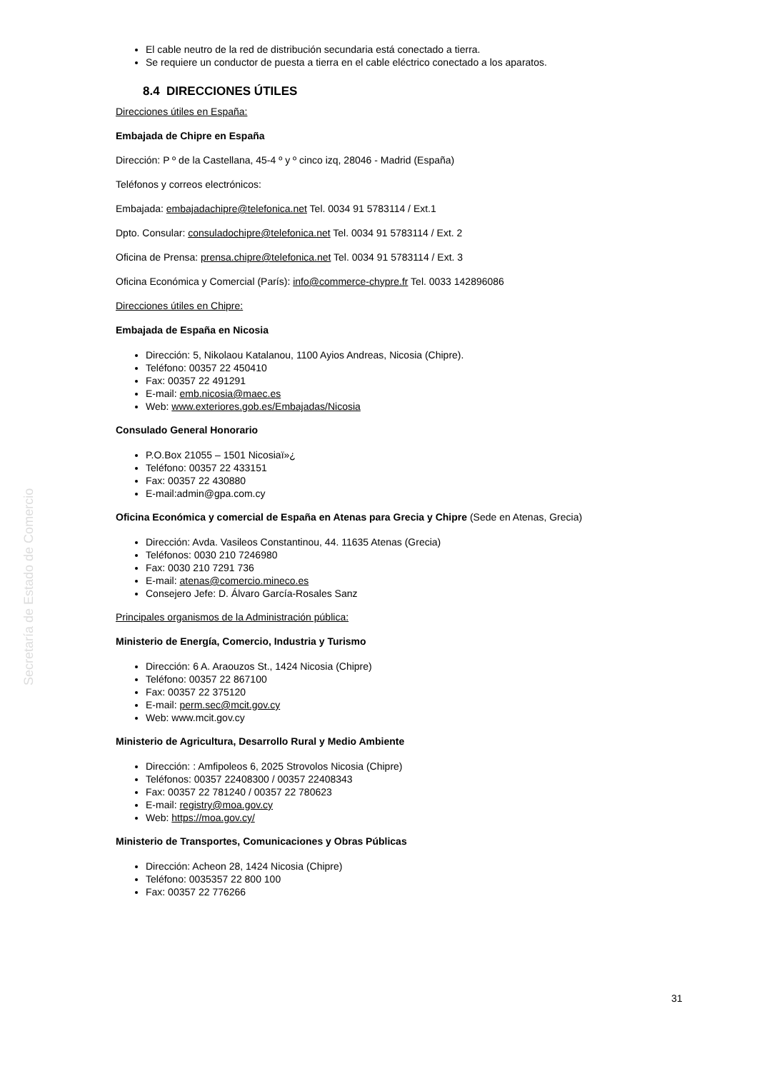Secretaría de Estado de Comercio
El cable neutro de la red de distribución secundaria está conectado a tierra.
Se requiere un conductor de puesta a tierra en el cable eléctrico conectado a los aparatos.
8.4 DIRECCIONES ÚTILES
Direcciones útiles en España:
Embajada de Chipre en España
Dirección: P º de la Castellana, 45-4 º y º cinco izq, 28046 - Madrid (España)
Teléfonos y correos electrónicos:
Embajada: embajadachipre@telefonica.net Tel. 0034 91 5783114 / Ext.1
Dpto. Consular: consuladochipre@telefonica.net Tel. 0034 91 5783114 / Ext. 2
Oficina de Prensa: prensa.chipre@telefonica.net Tel. 0034 91 5783114 / Ext. 3
Oficina Económica y Comercial (París): info@commerce-chypre.fr Tel. 0033 142896086
Direcciones útiles en Chipre:
Embajada de España en Nicosia
Dirección: 5, Nikolaou Katalanou, 1100 Ayios Andreas, Nicosia (Chipre).
Teléfono: 00357 22 450410
Fax: 00357 22 491291
E-mail: emb.nicosia@maec.es
Web: www.exteriores.gob.es/Embajadas/Nicosia
Consulado General Honorario
P.O.Box 21055 – 1501 Nicosiaï»¿
Teléfono: 00357 22 433151
Fax: 00357 22 430880
E-mail:admin@gpa.com.cy
Oficina Económica y comercial de España en Atenas para Grecia y Chipre (Sede en Atenas, Grecia)
Dirección: Avda. Vasileos Constantinou, 44. 11635 Atenas (Grecia)
Teléfonos: 0030 210 7246980
Fax: 0030 210 7291 736
E-mail: atenas@comercio.mineco.es
Consejero Jefe: D. Álvaro García-Rosales Sanz
Principales organismos de la Administración pública:
Ministerio de Energía, Comercio, Industria y Turismo
Dirección: 6 A. Araouzos St., 1424 Nicosia (Chipre)
Teléfono: 00357 22 867100
Fax: 00357 22 375120
E-mail: perm.sec@mcit.gov.cy
Web: www.mcit.gov.cy
Ministerio de Agricultura, Desarrollo Rural y Medio Ambiente
Dirección: : Amfipoleos 6, 2025 Strovolos Nicosia (Chipre)
Teléfonos: 00357 22408300 / 00357 22408343
Fax: 00357 22 781240 / 00357 22 780623
E-mail: registry@moa.gov.cy
Web: https://moa.gov.cy/
Ministerio de Transportes, Comunicaciones y Obras Públicas
Dirección: Acheon 28, 1424 Nicosia (Chipre)
Teléfono: 0035357 22 800 100
Fax: 00357 22 776266
31